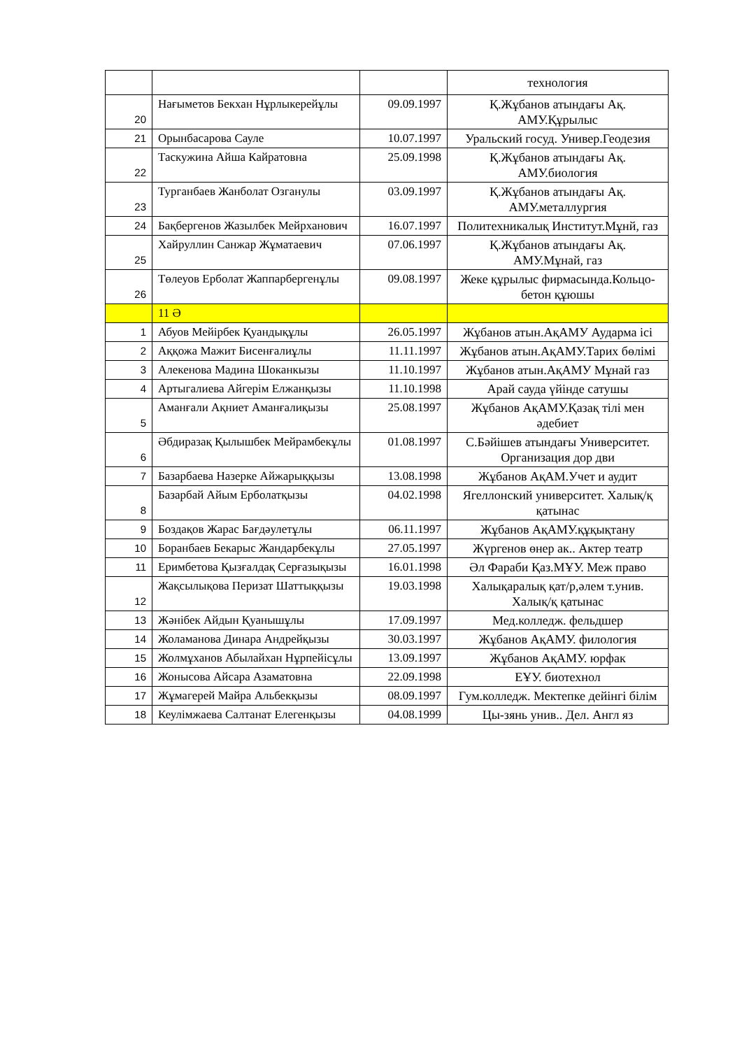| | | | технология |
| 20 | Нағыметов Бекхан Нұрлыкерейұлы | 09.09.1997 | Қ.Жұбанов атындағы Ақ. АМУ.Құрылыс |
| 21 | Орынбасарова Сауле | 10.07.1997 | Уральский госуд. Универ.Геодезия |
| 22 | Таскужина Айша Кайратовна | 25.09.1998 | Қ.Жұбанов атындағы Ақ. АМУ.биология |
| 23 | Турганбаев Жанболат Озганулы | 03.09.1997 | Қ.Жұбанов атындағы Ақ. АМУ.металлургия |
| 24 | Бақбергенов Жазылбек Мейрханович | 16.07.1997 | Политехникалық Институт.Мұнй, газ |
| 25 | Хайруллин Санжар Жұматаевич | 07.06.1997 | Қ.Жұбанов атындағы Ақ. АМУ.Мұнай, газ |
| 26 | Төлеуов Ерболат Жаппарбергенұлы | 09.08.1997 | Жеке құрылыс фирмасында.Кольцо-бетон құюшы |
| | 11 Ә | | |
| 1 | Абуов Мейірбек Қуандықұлы | 26.05.1997 | Жұбанов атын.АқАМУ Аударма ісі |
| 2 | Аққожа Мажит Бисенғалиұлы | 11.11.1997 | Жұбанов атын.АқАМУ.Тарих бөлімі |
| 3 | Алекенова Мадина Шоканкызы | 11.10.1997 | Жұбанов атын.АқАМУ Мұнай газ |
| 4 | Артыгалиева Айгерім Елжанқызы | 11.10.1998 | Арай сауда үйінде сатушы |
| 5 | Аманғали Ақниет Аманғалиқызы | 25.08.1997 | Жұбанов АқАМУ.Қазақ тілі мен әдебиет |
| 6 | Әбдиразақ Қылышбек Мейрамбекұлы | 01.08.1997 | С.Бәйішев атындағы Университет. Организация дор дви |
| 7 | Базарбаева Назерке Айжарыққызы | 13.08.1998 | Жұбанов АқАМ.Учет и аудит |
| 8 | Базарбай Айым Ерболатқызы | 04.02.1998 | Ягеллонский университет. Халық/қ қатынас |
| 9 | Боздақов Жарас Бағдәулетұлы | 06.11.1997 | Жұбанов АқАМУ.құқықтану |
| 10 | Боранбаев Бекарыс Жандарбекұлы | 27.05.1997 | Жүргенов өнер ак.. Актер театр |
| 11 | Еримбетова Қызғалдақ Серғазықызы | 16.01.1998 | Әл Фараби Қаз.МҰУ. Меж право |
| 12 | Жақсылықова Перизат Шаттыққызы | 19.03.1998 | Халықаралық қат/р,әлем т.унив. Халық/қ қатынас |
| 13 | Жәнібек Айдын Қуанышұлы | 17.09.1997 | Мед.колледж. фельдшер |
| 14 | Жоламанова Динара Андрейқызы | 30.03.1997 | Жұбанов АқАМУ. филология |
| 15 | Жолмұханов Абылайхан Нұрпейісұлы | 13.09.1997 | Жұбанов АқАМУ. юрфак |
| 16 | Жонысова Айсара Азаматовна | 22.09.1998 | ЕҰУ. биотехнол |
| 17 | Жұмагерей Майра Альбекқызы | 08.09.1997 | Гум.колледж. Мектепке дейінгі білім |
| 18 | Кеулімжаева Салтанат Елегенқызы | 04.08.1999 | Цы-зянь унив.. Дел. Англ яз |